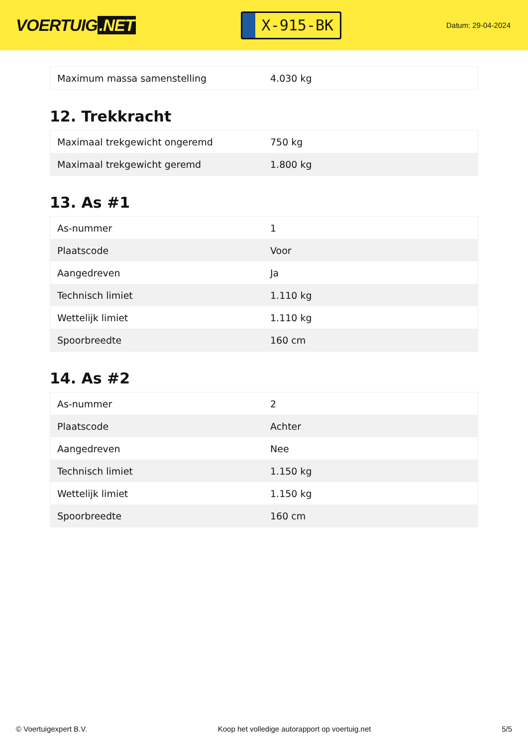VOERTUIG.NET
X-915-BK
Datum: 29-04-2024
| Maximum massa samenstelling | 4.030 kg |
12. Trekkracht
| Maximaal trekgewicht ongeremd | 750 kg |
| Maximaal trekgewicht geremd | 1.800 kg |
13. As #1
| As-nummer | 1 |
| Plaatscode | Voor |
| Aangedreven | Ja |
| Technisch limiet | 1.110 kg |
| Wettelijk limiet | 1.110 kg |
| Spoorbreedte | 160 cm |
14. As #2
| As-nummer | 2 |
| Plaatscode | Achter |
| Aangedreven | Nee |
| Technisch limiet | 1.150 kg |
| Wettelijk limiet | 1.150 kg |
| Spoorbreedte | 160 cm |
© Voertuigexpert B.V. Koop het volledige autorapport op voertuig.net 5/5